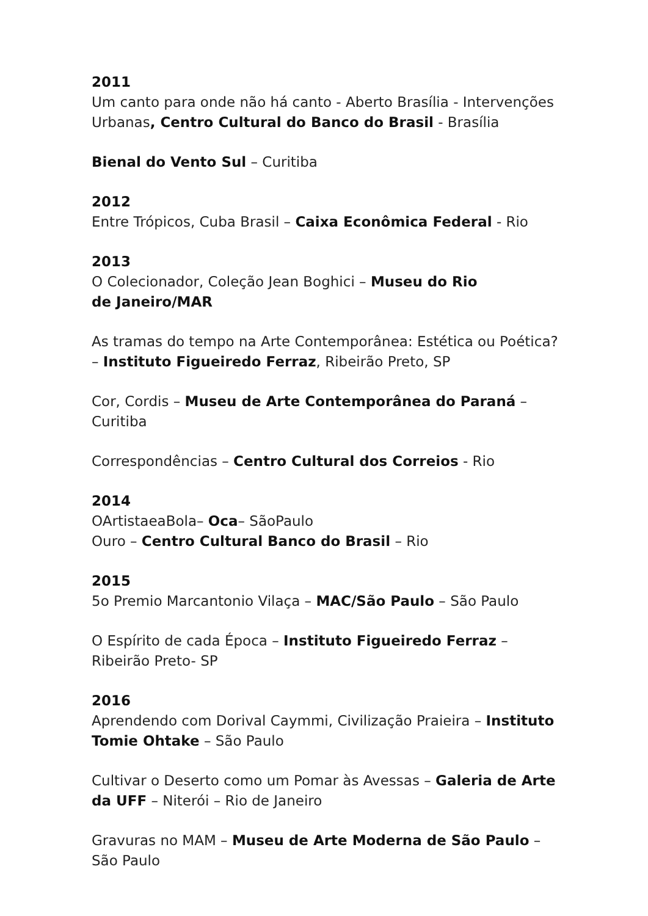2011
Um canto para onde não há canto - Aberto Brasília - Intervenções Urbanas, Centro Cultural do Banco do Brasil - Brasília
Bienal do Vento Sul – Curitiba
2012
Entre Trópicos, Cuba Brasil – Caixa Econômica Federal - Rio
2013
O Colecionador, Coleção Jean Boghici – Museu do Rio
de Janeiro/MAR
As tramas do tempo na Arte Contemporânea: Estética ou Poética? – Instituto Figueiredo Ferraz, Ribeirão Preto, SP
Cor, Cordis – Museu de Arte Contemporânea do Paraná – Curitiba
Correspondências – Centro Cultural dos Correios - Rio
2014
OArtistaeaBola– Oca– SãoPaulo
Ouro – Centro Cultural Banco do Brasil – Rio
2015
5o Premio Marcantonio Vilaça – MAC/São Paulo – São Paulo
O Espírito de cada Época – Instituto Figueiredo Ferraz – Ribeirão Preto- SP
2016
Aprendendo com Dorival Caymmi, Civilização Praieira – Instituto Tomie Ohtake – São Paulo
Cultivar o Deserto como um Pomar às Avessas – Galeria de Arte da UFF – Niterói – Rio de Janeiro
Gravuras no MAM – Museu de Arte Moderna de São Paulo – São Paulo